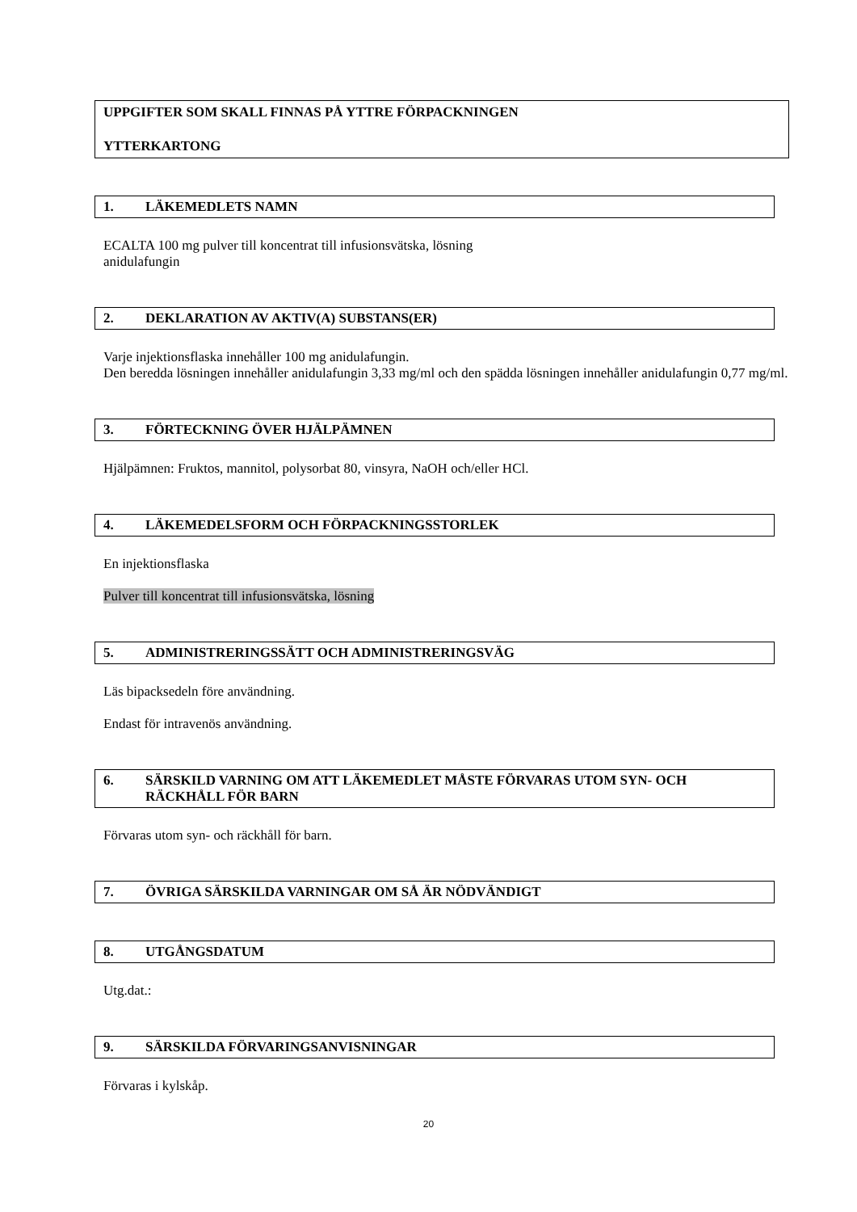UPPGIFTER SOM SKALL FINNAS PÅ YTTRE FÖRPACKNINGEN
YTTERKARTONG
1. LÄKEMEDLETS NAMN
ECALTA 100 mg pulver till koncentrat till infusionsvätska, lösning
anidulafungin
2. DEKLARATION AV AKTIV(A) SUBSTANS(ER)
Varje injektionsflaska innehåller 100 mg anidulafungin.
Den beredda lösningen innehåller anidulafungin 3,33 mg/ml och den spädda lösningen innehåller anidulafungin 0,77 mg/ml.
3. FÖRTECKNING ÖVER HJÄLPÄMNEN
Hjälpämnen: Fruktos, mannitol, polysorbat 80, vinsyra, NaOH och/eller HCl.
4. LÄKEMEDELSFORM OCH FÖRPACKNINGSSTORLEK
En injektionsflaska
Pulver till koncentrat till infusionsvätska, lösning
5. ADMINISTRERINGSSÄTT OCH ADMINISTRERINGSVÄG
Läs bipacksedeln före användning.
Endast för intravenös användning.
6. SÄRSKILD VARNING OM ATT LÄKEMEDLET MÅSTE FÖRVARAS UTOM SYN- OCH RÄCKHÅLL FÖR BARN
Förvaras utom syn- och räckhåll för barn.
7. ÖVRIGA SÄRSKILDA VARNINGAR OM SÅ ÄR NÖDVÄNDIGT
8. UTGÅNGSDATUM
Utg.dat.:
9. SÄRSKILDA FÖRVARINGSANVISNINGAR
Förvaras i kylskåp.
20